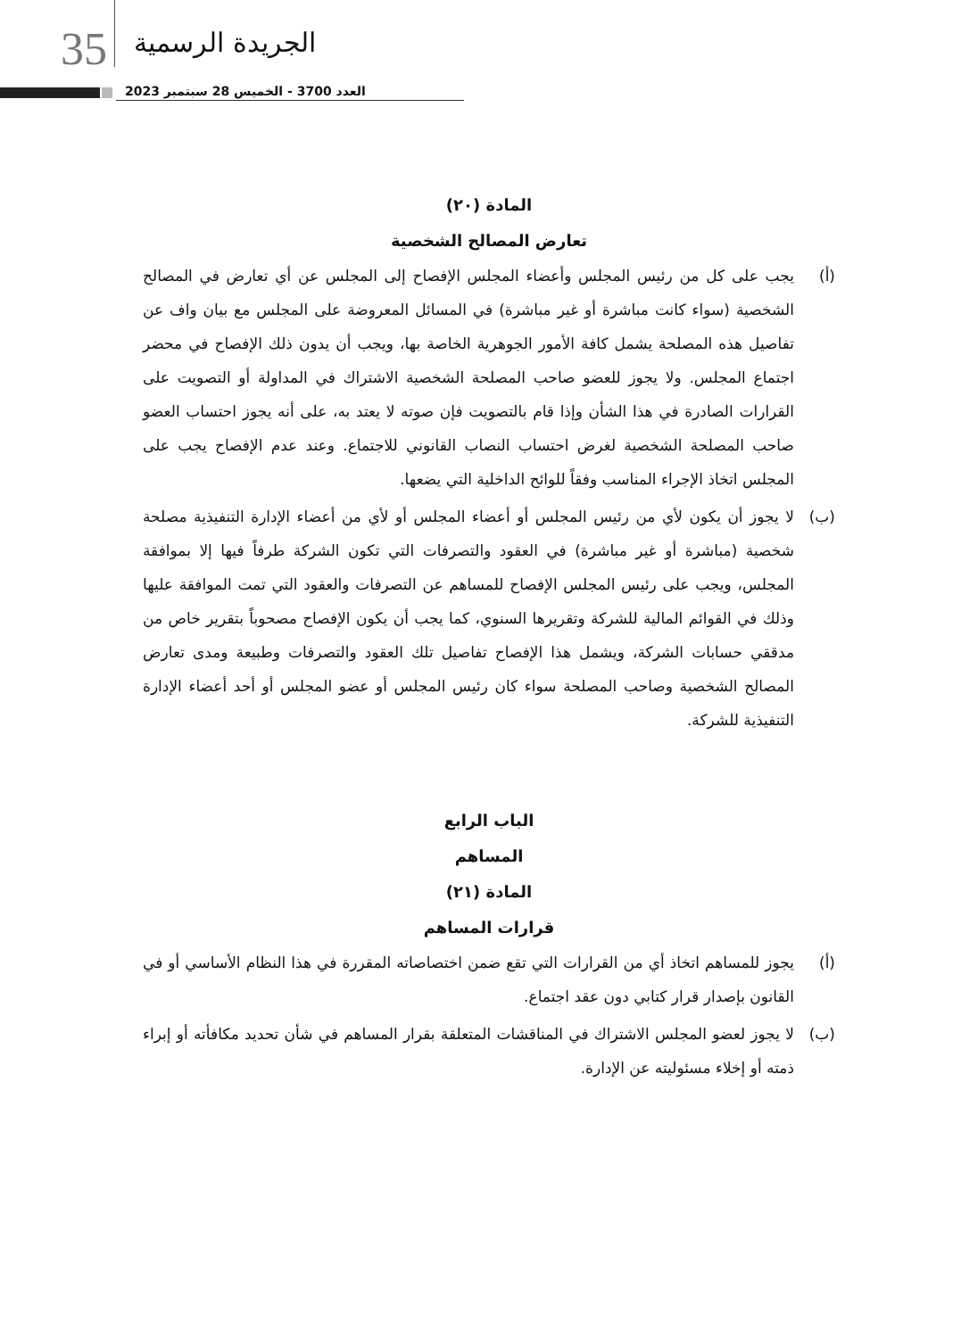35 الجريدة الرسمية
العدد 3700 - الخميس 28 سبتمبر 2023
المادة (٢٠)
تعارض المصالح الشخصية
(أ) يجب على كل من رئيس المجلس وأعضاء المجلس الإفصاح إلى المجلس عن أي تعارض في المصالح الشخصية (سواء كانت مباشرة أو غير مباشرة) في المسائل المعروضة على المجلس مع بيان واف عن تفاصيل هذه المصلحة يشمل كافة الأمور الجوهرية الخاصة بها، ويجب أن يدون ذلك الإفصاح في محضر اجتماع المجلس. ولا يجوز للعضو صاحب المصلحة الشخصية الاشتراك في المداولة أو التصويت على القرارات الصادرة في هذا الشأن وإذا قام بالتصويت فإن صوته لا يعتد به، على أنه يجوز احتساب العضو صاحب المصلحة الشخصية لغرض احتساب النصاب القانوني للاجتماع. وعند عدم الإفصاح يجب على المجلس اتخاذ الإجراء المناسب وفقاً للوائح الداخلية التي يضعها.
(ب) لا يجوز أن يكون لأي من رئيس المجلس أو أعضاء المجلس أو لأي من أعضاء الإدارة التنفيذية مصلحة شخصية (مباشرة أو غير مباشرة) في العقود والتصرفات التي تكون الشركة طرفاً فيها إلا بموافقة المجلس، ويجب على رئيس المجلس الإفصاح للمساهم عن التصرفات والعقود التي تمت الموافقة عليها وذلك في القوائم المالية للشركة وتقريرها السنوي، كما يجب أن يكون الإفصاح مصحوباً بتقرير خاص من مدققي حسابات الشركة، ويشمل هذا الإفصاح تفاصيل تلك العقود والتصرفات وطبيعة ومدى تعارض المصالح الشخصية وصاحب المصلحة سواء كان رئيس المجلس أو عضو المجلس أو أحد أعضاء الإدارة التنفيذية للشركة.
الباب الرابع
المساهم
المادة (٢١)
قرارات المساهم
(أ) يجوز للمساهم اتخاذ أي من القرارات التي تقع ضمن اختصاصاته المقررة في هذا النظام الأساسي أو في القانون بإصدار قرار كتابي دون عقد اجتماع.
(ب) لا يجوز لعضو المجلس الاشتراك في المناقشات المتعلقة بقرار المساهم في شأن تحديد مكافأته أو إبراء ذمته أو إخلاء مسئوليته عن الإدارة.